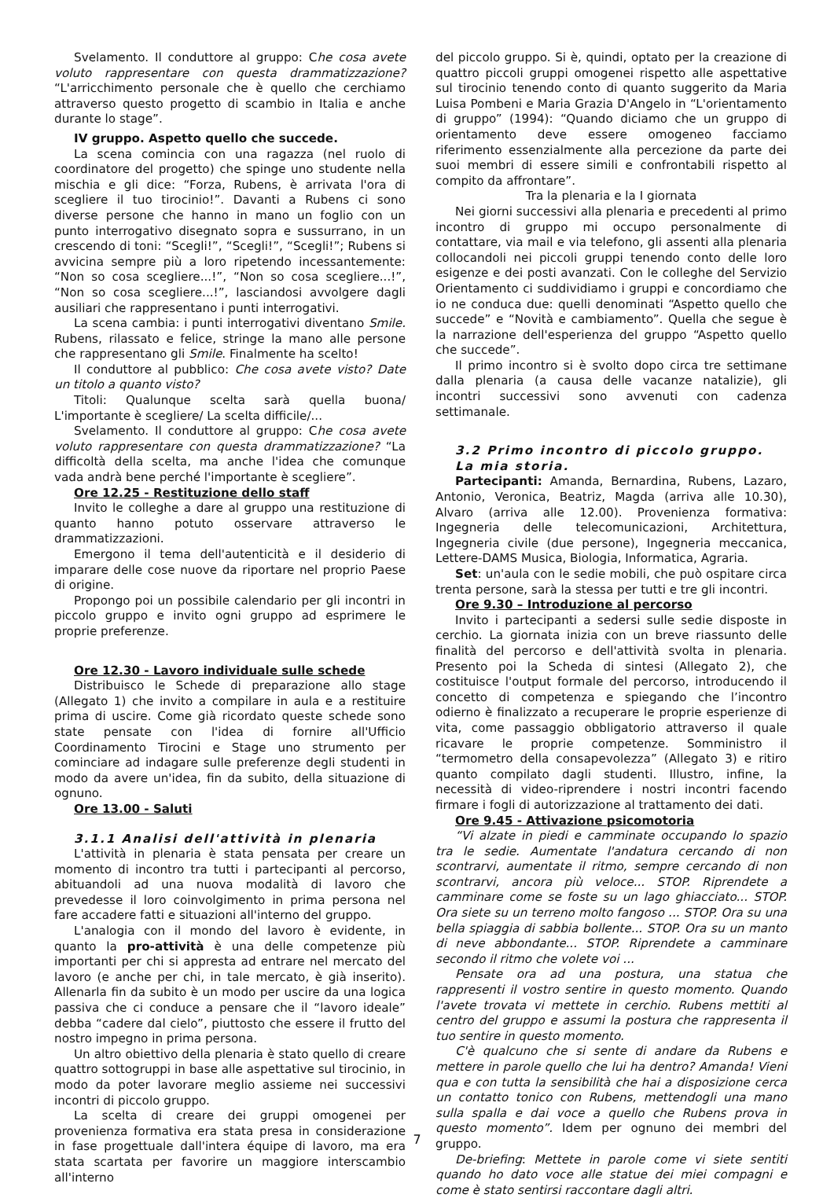Svelamento. Il conduttore al gruppo: Che cosa avete voluto rappresentare con questa drammatizzazione? “L'arricchimento personale che è quello che cerchiamo attraverso questo progetto di scambio in Italia e anche durante lo stage”.
IV gruppo. Aspetto quello che succede.
La scena comincia con una ragazza (nel ruolo di coordinatore del progetto) che spinge uno studente nella mischia e gli dice: “Forza, Rubens, è arrivata l'ora di scegliere il tuo tirocinio!”. Davanti a Rubens ci sono diverse persone che hanno in mano un foglio con un punto interrogativo disegnato sopra e sussurrano, in un crescendo di toni: “Scegli!”, “Scegli!”, “Scegli!”; Rubens si avvicina sempre più a loro ripetendo incessantemente: “Non so cosa scegliere...!”, “Non so cosa scegliere...!”, “Non so cosa scegliere...!”, lasciandosi avvolgere dagli ausiliari che rappresentano i punti interrogativi.
La scena cambia: i punti interrogativi diventano Smile. Rubens, rilassato e felice, stringe la mano alle persone che rappresentano gli Smile. Finalmente ha scelto!
Il conduttore al pubblico: Che cosa avete visto? Date un titolo a quanto visto?
Titoli: Qualunque scelta sarà quella buona/ L'importante è scegliere/ La scelta difficile/...
Svelamento. Il conduttore al gruppo: Che cosa avete voluto rappresentare con questa drammatizzazione? “La difficoltà della scelta, ma anche l'idea che comunque vada andrà bene perché l'importante è scegliere”.
Ore 12.25 - Restituzione dello staff
Invito le colleghe a dare al gruppo una restituzione di quanto hanno potuto osservare attraverso le drammatizzazioni.
Emergono il tema dell'autenticità e il desiderio di imparare delle cose nuove da riportare nel proprio Paese di origine.
Propongo poi un possibile calendario per gli incontri in piccolo gruppo e invito ogni gruppo ad esprimere le proprie preferenze.
Ore 12.30 - Lavoro individuale sulle schede
Distribuisco le Schede di preparazione allo stage (Allegato 1) che invito a compilare in aula e a restituire prima di uscire. Come già ricordato queste schede sono state pensate con l'idea di fornire all'Ufficio Coordinamento Tirocini e Stage uno strumento per cominciare ad indagare sulle preferenze degli studenti in modo da avere un'idea, fin da subito, della situazione di ognuno.
Ore 13.00 - Saluti
3.1.1 Analisi dell'attività in plenaria
L'attività in plenaria è stata pensata per creare un momento di incontro tra tutti i partecipanti al percorso, abituandoli ad una nuova modalità di lavoro che prevedesse il loro coinvolgimento in prima persona nel fare accadere fatti e situazioni all'interno del gruppo.
L'analogia con il mondo del lavoro è evidente, in quanto la pro-attività è una delle competenze più importanti per chi si appresta ad entrare nel mercato del lavoro (e anche per chi, in tale mercato, è già inserito). Allenarla fin da subito è un modo per uscire da una logica passiva che ci conduce a pensare che il “lavoro ideale” debba “cadere dal cielo”, piuttosto che essere il frutto del nostro impegno in prima persona.
Un altro obiettivo della plenaria è stato quello di creare quattro sottogruppi in base alle aspettative sul tirocinio, in modo da poter lavorare meglio assieme nei successivi incontri di piccolo gruppo.
La scelta di creare dei gruppi omogenei per provenienza formativa era stata presa in considerazione in fase progettuale dall'intera équipe di lavoro, ma era stata scartata per favorire un maggiore interscambio all'interno
del piccolo gruppo. Si è, quindi, optato per la creazione di quattro piccoli gruppi omogenei rispetto alle aspettative sul tirocinio tenendo conto di quanto suggerito da Maria Luisa Pombeni e Maria Grazia D'Angelo in “L'orientamento di gruppo” (1994): “Quando diciamo che un gruppo di orientamento deve essere omogeneo facciamo riferimento essenzialmente alla percezione da parte dei suoi membri di essere simili e confrontabili rispetto al compito da affrontare”.
Tra la plenaria e la I giornata
Nei giorni successivi alla plenaria e precedenti al primo incontro di gruppo mi occupo personalmente di contattare, via mail e via telefono, gli assenti alla plenaria collocandoli nei piccoli gruppi tenendo conto delle loro esigenze e dei posti avanzati. Con le colleghe del Servizio Orientamento ci suddividiamo i gruppi e concordiamo che io ne conduca due: quelli denominati “Aspetto quello che succede” e “Novità e cambiamento”. Quella che segue è la narrazione dell'esperienza del gruppo “Aspetto quello che succede”.
Il primo incontro si è svolto dopo circa tre settimane dalla plenaria (a causa delle vacanze natalizie), gli incontri successivi sono avvenuti con cadenza settimanale.
3.2 Primo incontro di piccolo gruppo. La mia storia.
Partecipanti: Amanda, Bernardina, Rubens, Lazaro, Antonio, Veronica, Beatriz, Magda (arriva alle 10.30), Alvaro (arriva alle 12.00). Provenienza formativa: Ingegneria delle telecomunicazioni, Architettura, Ingegneria civile (due persone), Ingegneria meccanica, Lettere-DAMS Musica, Biologia, Informatica, Agraria.
Set: un'aula con le sedie mobili, che può ospitare circa trenta persone, sarà la stessa per tutti e tre gli incontri.
Ore 9.30 – Introduzione al percorso
Invito i partecipanti a sedersi sulle sedie disposte in cerchio. La giornata inizia con un breve riassunto delle finalità del percorso e dell'attività svolta in plenaria. Presento poi la Scheda di sintesi (Allegato 2), che costituisce l'output formale del percorso, introducendo il concetto di competenza e spiegando che l’incontro odierno è finalizzato a recuperare le proprie esperienze di vita, come passaggio obbligatorio attraverso il quale ricavare le proprie competenze. Somministro il “termometro della consapevolezza” (Allegato 3) e ritiro quanto compilato dagli studenti. Illustro, infine, la necessità di video-riprendere i nostri incontri facendo firmare i fogli di autorizzazione al trattamento dei dati.
Ore 9.45 - Attivazione psicomotoria
“Vi alzate in piedi e camminate occupando lo spazio tra le sedie. Aumentate l'andatura cercando di non scontrarvi, aumentate il ritmo, sempre cercando di non scontrarvi, ancora più veloce... STOP. Riprendete a camminare come se foste su un lago ghiacciato... STOP. Ora siete su un terreno molto fangoso ... STOP. Ora su una bella spiaggia di sabbia bollente... STOP. Ora su un manto di neve abbondante... STOP. Riprendete a camminare secondo il ritmo che volete voi ...
Pensate ora ad una postura, una statua che rappresenti il vostro sentire in questo momento. Quando l'avete trovata vi mettete in cerchio. Rubens mettiti al centro del gruppo e assumi la postura che rappresenta il tuo sentire in questo momento.
C'è qualcuno che si sente di andare da Rubens e mettere in parole quello che lui ha dentro? Amanda! Vieni qua e con tutta la sensibilità che hai a disposizione cerca un contatto tonico con Rubens, mettendogli una mano sulla spalla e dai voce a quello che Rubens prova in questo momento”. Idem per ognuno dei membri del gruppo.
De-briefing: Mettete in parole come vi siete sentiti quando ho dato voce alle statue dei miei compagni e come è stato sentirsi raccontare dagli altri.
7